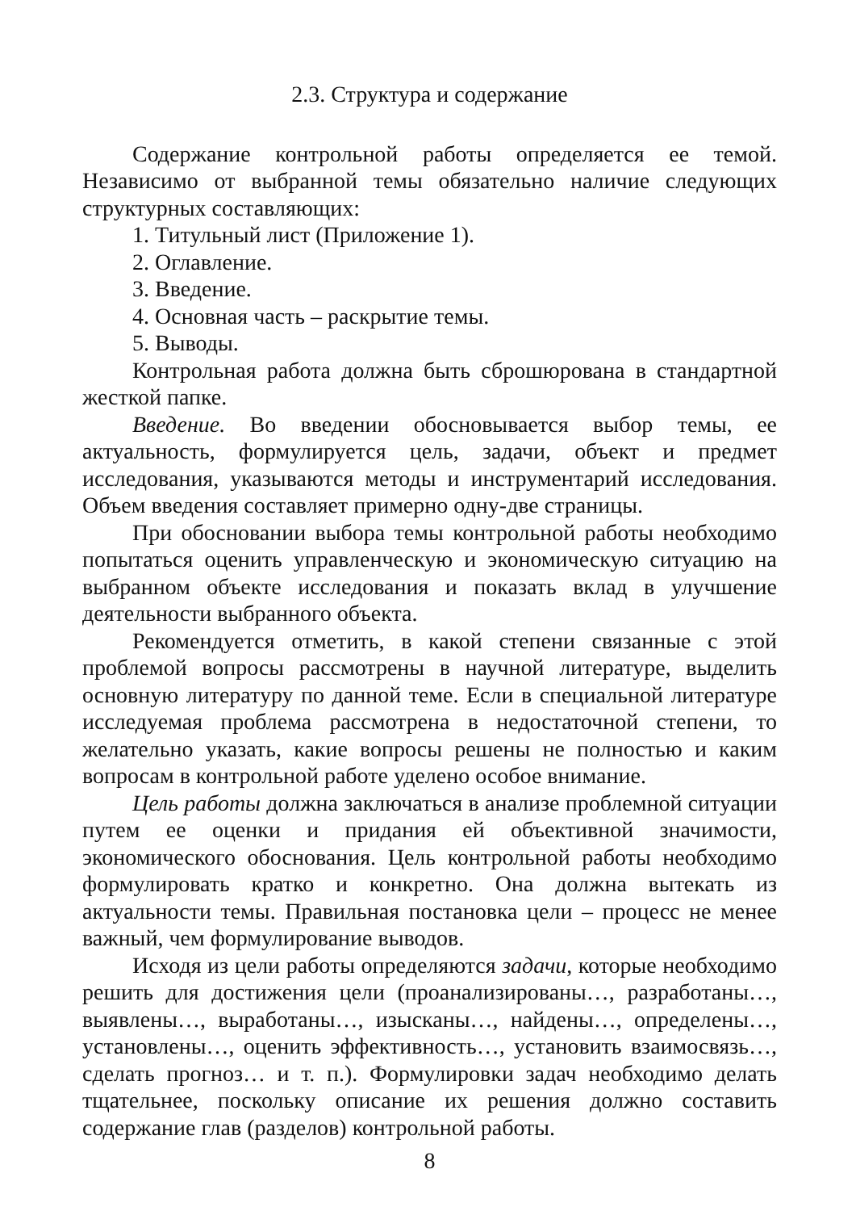2.3. Структура и содержание
Содержание контрольной работы определяется ее темой. Независимо от выбранной темы обязательно наличие следующих структурных составляющих:
1. Титульный лист (Приложение 1).
2. Оглавление.
3. Введение.
4. Основная часть – раскрытие темы.
5. Выводы.
Контрольная работа должна быть сброшюрована в стандартной жесткой папке.
Введение. Во введении обосновывается выбор темы, ее актуальность, формулируется цель, задачи, объект и предмет исследования, указываются методы и инструментарий исследования. Объем введения составляет примерно одну-две страницы.
При обосновании выбора темы контрольной работы необходимо попытаться оценить управленческую и экономическую ситуацию на выбранном объекте исследования и показать вклад в улучшение деятельности выбранного объекта.
Рекомендуется отметить, в какой степени связанные с этой проблемой вопросы рассмотрены в научной литературе, выделить основную литературу по данной теме. Если в специальной литературе исследуемая проблема рассмотрена в недостаточной степени, то желательно указать, какие вопросы решены не полностью и каким вопросам в контрольной работе уделено особое внимание.
Цель работы должна заключаться в анализе проблемной ситуации путем ее оценки и придания ей объективной значимости, экономического обоснования. Цель контрольной работы необходимо формулировать кратко и конкретно. Она должна вытекать из актуальности темы. Правильная постановка цели – процесс не менее важный, чем формулирование выводов.
Исходя из цели работы определяются задачи, которые необходимо решить для достижения цели (проанализированы…, разработаны…, выявлены…, выработаны…, изысканы…, найдены…, определены…, установлены…, оценить эффективность…, установить взаимосвязь…, сделать прогноз… и т. п.). Формулировки задач необходимо делать тщательнее, поскольку описание их решения должно составить содержание глав (разделов) контрольной работы.
8